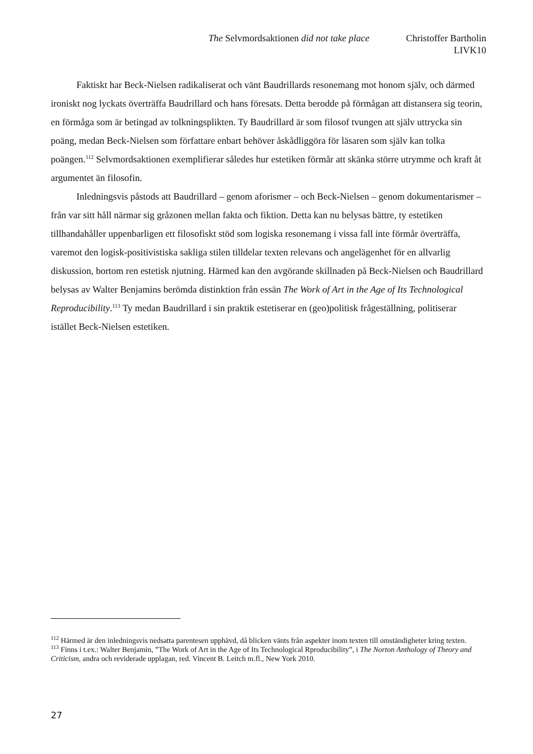The Selvmordsaktionen did not take place Christoffer Bartholin
LIVK10
Faktiskt har Beck-Nielsen radikaliserat och vänt Baudrillards resonemang mot honom själv, och därmed ironiskt nog lyckats överträffa Baudrillard och hans föresats. Detta berodde på förmågan att distansera sig teorin, en förmåga som är betingad av tolkningsplikten. Ty Baudrillard är som filosof tvungen att själv uttrycka sin poäng, medan Beck-Nielsen som författare enbart behöver åskådliggöra för läsaren som själv kan tolka poängen.<sup>112</sup> Selvmordsaktionen exemplifierar således hur estetiken förmår att skänka större utrymme och kraft åt argumentet än filosofin.
Inledningsvis påstods att Baudrillard – genom aforismer – och Beck-Nielsen – genom dokumentarismer – från var sitt håll närmar sig gråzonen mellan fakta och fiktion. Detta kan nu belysas bättre, ty estetiken tillhandahåller uppenbarligen ett filosofiskt stöd som logiska resonemang i vissa fall inte förmår överträffa, varemot den logisk-positivistiska sakliga stilen tilldelar texten relevans och angelägenhet för en allvarlig diskussion, bortom ren estetisk njutning. Härmed kan den avgörande skillnaden på Beck-Nielsen och Baudrillard belysas av Walter Benjamins berömda distinktion från essän The Work of Art in the Age of Its Technological Reproducibility.<sup>113</sup> Ty medan Baudrillard i sin praktik estetiserar en (geo)politisk frågeställning, politiserar istället Beck-Nielsen estetiken.
<sup>112</sup> Härmed är den inledningsvis nedsatta parentesen upphävd, då blicken vänts från aspekter inom texten till omständigheter kring texten.
<sup>113</sup> Finns i t.ex.: Walter Benjamin, ”The Work of Art in the Age of Its Technological Rproducibility”, i The Norton Anthology of Theory and Criticism, andra och reviderade upplagan, red. Vincent B. Leitch m.fl., New York 2010.
27